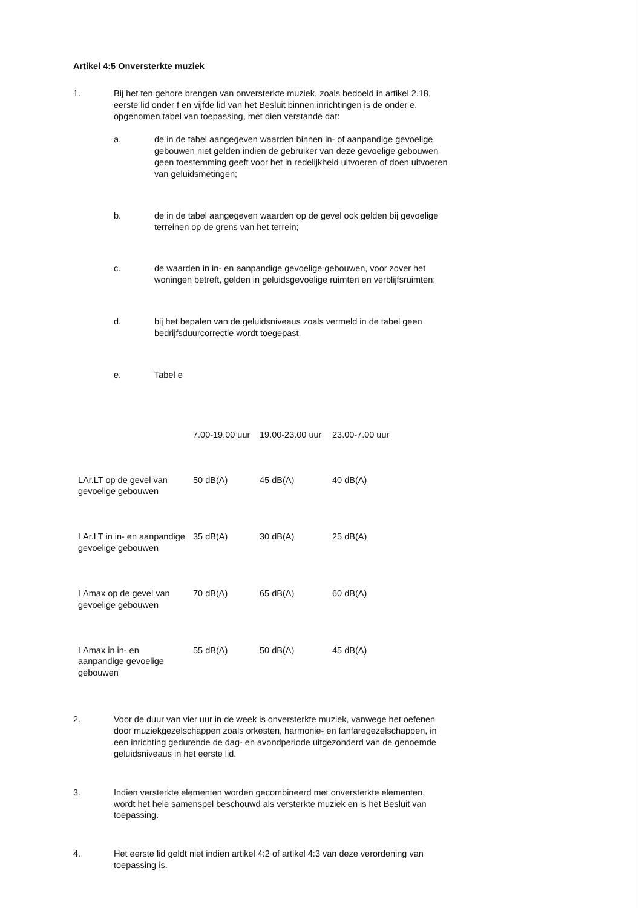Artikel 4:5 Onversterkte muziek
1. Bij het ten gehore brengen van onversterkte muziek, zoals bedoeld in artikel 2.18, eerste lid onder f en vijfde lid van het Besluit binnen inrichtingen is de onder e. opgenomen tabel van toepassing, met dien verstande dat:
a. de in de tabel aangegeven waarden binnen in- of aanpandige gevoelige gebouwen niet gelden indien de gebruiker van deze gevoelige gebouwen geen toestemming geeft voor het in redelijkheid uitvoeren of doen uitvoeren van geluidsmetingen;
b. de in de tabel aangegeven waarden op de gevel ook gelden bij gevoelige terreinen op de grens van het terrein;
c. de waarden in in- en aanpandige gevoelige gebouwen, voor zover het woningen betreft, gelden in geluidsgevoelige ruimten en verblijfsruimten;
d. bij het bepalen van de geluidsniveaus zoals vermeld in de tabel geen bedrijfsduurcorrectie wordt toegepast.
e. Tabel e
| | 7.00-19.00 uur | 19.00-23.00 uur | 23.00-7.00 uur |
| --- | --- | --- | --- |
| LAr.LT op de gevel van gevoelige gebouwen | 50 dB(A) | 45 dB(A) | 40 dB(A) |
| LAr.LT in in- en aanpandige gevoelige gebouwen | 35 dB(A) | 30 dB(A) | 25 dB(A) |
| LAmax op de gevel van gevoelige gebouwen | 70 dB(A) | 65 dB(A) | 60 dB(A) |
| LAmax in in- en aanpandige gevoelige gebouwen | 55 dB(A) | 50 dB(A) | 45 dB(A) |
2. Voor de duur van vier uur in de week is onversterkte muziek, vanwege het oefenen door muziekgezelschappen zoals orkesten, harmonie- en fanfaregezelschappen, in een inrichting gedurende de dag- en avondperiode uitgezonderd van de genoemde geluidsniveaus in het eerste lid.
3. Indien versterkte elementen worden gecombineerd met onversterkte elementen, wordt het hele samenspel beschouwd als versterkte muziek en is het Besluit van toepassing.
4. Het eerste lid geldt niet indien artikel 4:2 of artikel 4:3 van deze verordening van toepassing is.